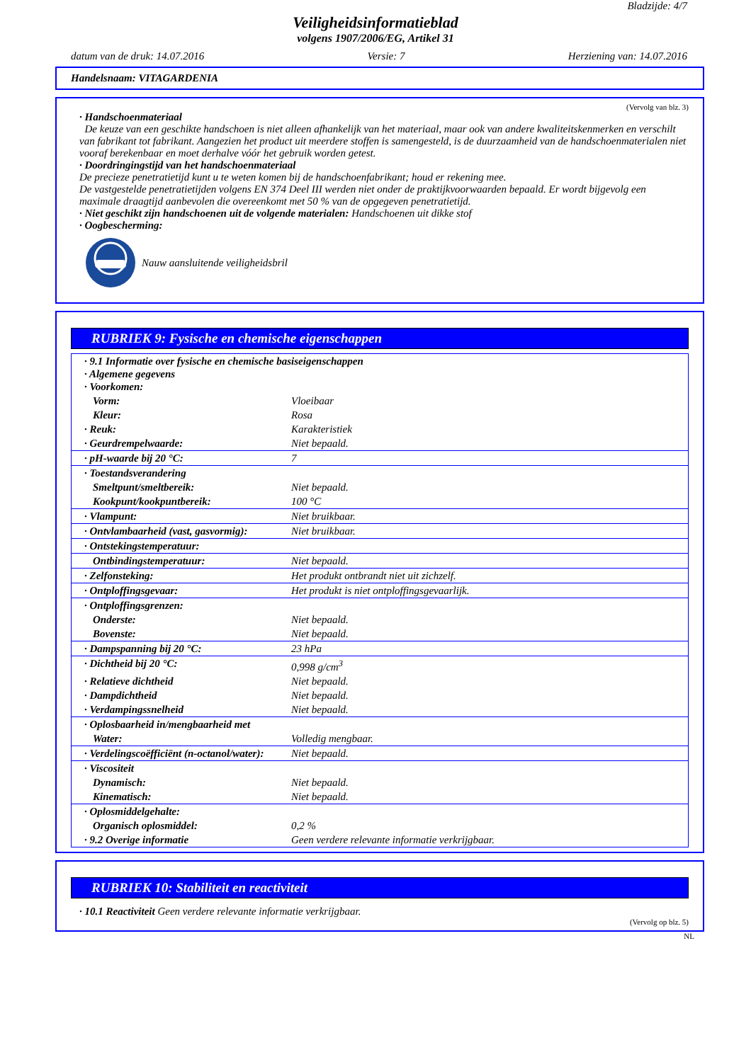Bladzijde: 4/7
Veiligheidsinformatieblad
volgens 1907/2006/EG, Artikel 31
datum van de druk: 14.07.2016 Versie: 7 Herziening van: 14.07.2016
Handelsnaam: VITAGARDENIA
(Vervolg van blz. 3)
· Handschoenmateriaal
De keuze van een geschikte handschoen is niet alleen afhankelijk van het materiaal, maar ook van andere kwaliteitskenmerken en verschilt van fabrikant tot fabrikant. Aangezien het product uit meerdere stoffen is samengesteld, is de duurzaamheid van de handschoenmaterialen niet vooraf berekenbaar en moet derhalve vóór het gebruik worden getest.
· Doordringingstijd van het handschoenmateriaal
De precieze penetratietijd kunt u te weten komen bij de handschoenfabrikant; houd er rekening mee.
De vastgestelde penetratietijden volgens EN 374 Deel III werden niet onder de praktijkvoorwaarden bepaald. Er wordt bijgevolg een maximale draagtijd aanbevolen die overeenkomt met 50 % van de opgegeven penetratietijd.
· Niet geschikt zijn handschoenen uit de volgende materialen: Handschoenen uit dikke stof
· Oogbescherming:
Nauw aansluitende veiligheidsbril
RUBRIEK 9: Fysische en chemische eigenschappen
| · 9.1 Informatie over fysische en chemische basiseigenschappen · Algemene gegevens · Voorkomen: | |
| Vorm: | Vloeibaar |
| Kleur: | Rosa |
| · Reuk: | Karakteristiek |
| · Geurdrempelwaarde: | Niet bepaald. |
| · pH-waarde bij 20 °C: | 7 |
| · Toestandsverandering | |
| Smeltpunt/smeltbereik: | Niet bepaald. |
| Kookpunt/kookpuntbereik: | 100 °C |
| · Vlampunt: | Niet bruikbaar. |
| · Ontvlambaarheid (vast, gasvormig): | Niet bruikbaar. |
| · Ontstekingstemperatuur: | |
| Ontbindingstemperatuur: | Niet bepaald. |
| · Zelfonsteking: | Het produkt ontbrandt niet uit zichzelf. |
| · Ontploffingsgevaar: | Het produkt is niet ontploffingsgevaarlijk. |
| · Ontploffingsgrenzen: | |
| Onderste: | Niet bepaald. |
| Bovenste: | Niet bepaald. |
| · Dampspanning bij 20 °C: | 23 hPa |
| · Dichtheid bij 20 °C: | 0,998 g/cm<sup>3</sup> |
| · Relatieve dichtheid | Niet bepaald. |
| · Dampdichtheid | Niet bepaald. |
| · Verdampingssnelheid | Niet bepaald. |
| · Oplosbaarheid in/mengbaarheid met | |
| Water: | Volledig mengbaar. |
| · Verdelingscoëfficiënt (n-octanol/water): | Niet bepaald. |
| · Viscositeit | |
| Dynamisch: | Niet bepaald. |
| Kinematisch: | Niet bepaald. |
| · Oplosmiddelgehalte: | |
| Organisch oplosmiddel: | 0,2 % |
| · 9.2 Overige informatie | Geen verdere relevante informatie verkrijgbaar. |
RUBRIEK 10: Stabiliteit en reactiviteit
· 10.1 Reactiviteit Geen verdere relevante informatie verkrijgbaar.
(Vervolg op blz. 5)
NL